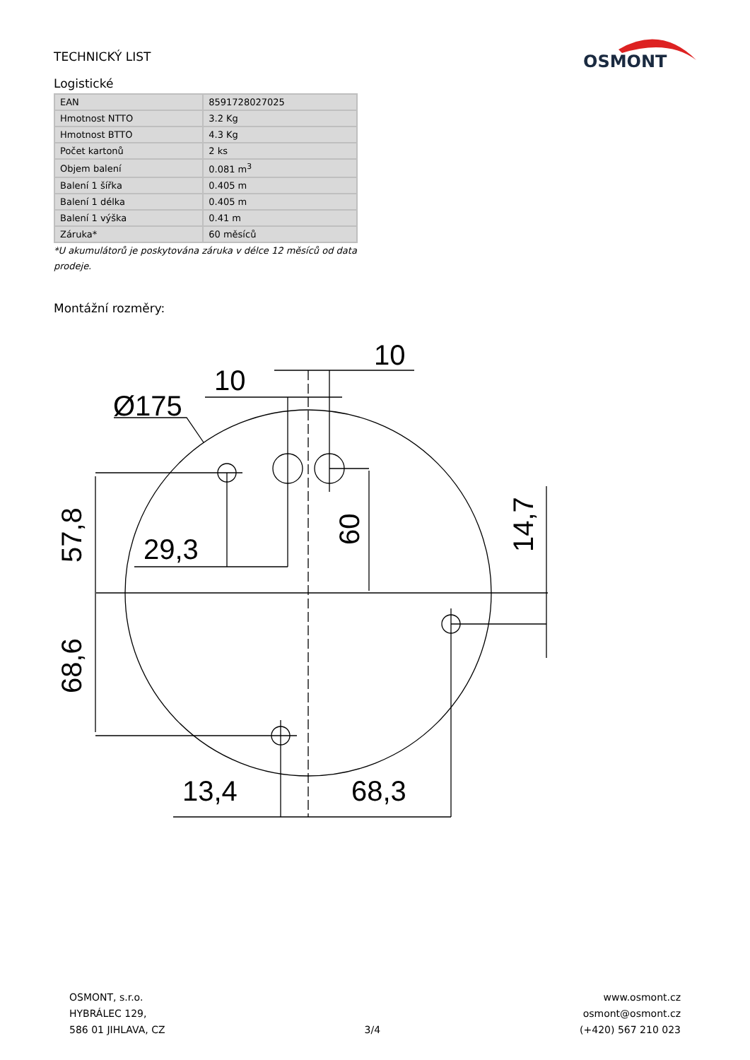OSMONT
TECHNICKÝ LIST
Logistické
| EAN | 8591728027025 |
| Hmotnost NTTO | 3.2 Kg |
| Hmotnost BTTO | 4.3 Kg |
| Počet kartonů | 2 ks |
| Objem balení | 0.081 m<sup>3</sup> |
| Balení 1 šířka | 0.405 m |
| Balení 1 délka | 0.405 m |
| Balení 1 výška | 0.41 m |
| Záruka* | 60 měsíců |
*U akumulátorů je poskytována záruka v délce 12 měsíců od data prodeje.
Montážní rozměry:
Ø175
10
10
29,3
13,4
68,3
57,8
68,6
60
14,7
OSMONT, s.r.o.
HYBRÁLEC 129,
586 01 JIHLAVA, CZ
3/4
www.osmont.cz
osmont@osmont.cz
(+420) 567 210 023